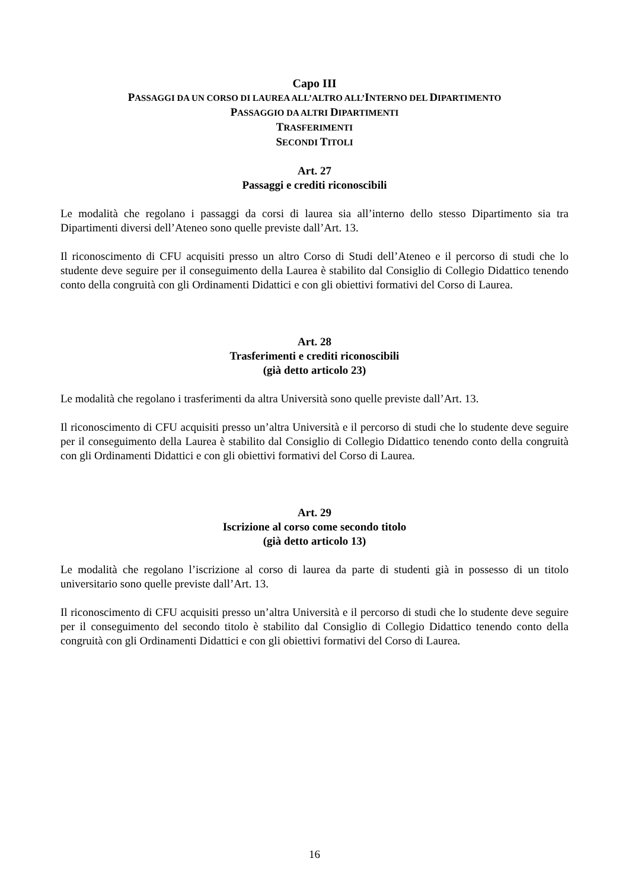Capo III
PASSAGGI DA UN CORSO DI LAUREA ALL’ALTRO ALL’INTERNO DEL DIPARTIMENTO
PASSAGGIO DA ALTRI DIPARTIMENTI
TRASFERIMENTI
SECONDI TITOLI
Art. 27
Passaggi e crediti riconoscibili
Le modalità che regolano i passaggi da corsi di laurea sia all’interno dello stesso Dipartimento sia tra Dipartimenti diversi dell’Ateneo sono quelle previste dall’Art. 13.
Il riconoscimento di CFU acquisiti presso un altro Corso di Studi dell’Ateneo e il percorso di studi che lo studente deve seguire per il conseguimento della Laurea è stabilito dal Consiglio di Collegio Didattico tenendo conto della congruità con gli Ordinamenti Didattici e con gli obiettivi formativi del Corso di Laurea.
Art. 28
Trasferimenti e crediti riconoscibili
(già detto articolo 23)
Le modalità che regolano i trasferimenti da altra Università sono quelle previste dall’Art. 13.
Il riconoscimento di CFU acquisiti presso un’altra Università e il percorso di studi che lo studente deve seguire per il conseguimento della Laurea è stabilito dal Consiglio di Collegio Didattico tenendo conto della congruità con gli Ordinamenti Didattici e con gli obiettivi formativi del Corso di Laurea.
Art. 29
Iscrizione al corso come secondo titolo
(già detto articolo 13)
Le modalità che regolano l’iscrizione al corso di laurea da parte di studenti già in possesso di un titolo universitario sono quelle previste dall’Art. 13.
Il riconoscimento di CFU acquisiti presso un’altra Università e il percorso di studi che lo studente deve seguire per il conseguimento del secondo titolo è stabilito dal Consiglio di Collegio Didattico tenendo conto della congruità con gli Ordinamenti Didattici e con gli obiettivi formativi del Corso di Laurea.
16